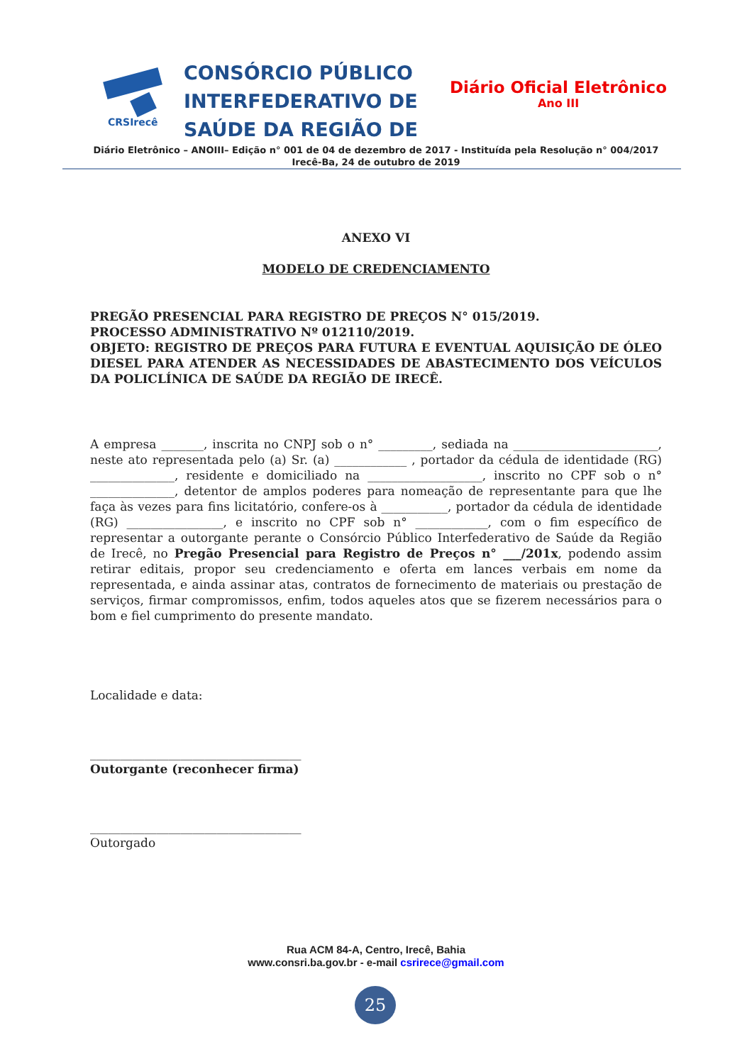CRSIrecê
CONSÓRCIO PÚBLICO
INTERFEDERATIVO DE
SAÚDE DA REGIÃO DE
Diário Oficial Eletrônico
Ano III
Diário Eletrônico – ANOIII– Edição n° 001 de 04 de dezembro de 2017 - Instituída pela Resolução n° 004/2017
Irecê-Ba, 24 de outubro de 2019
ANEXO VI
MODELO DE CREDENCIAMENTO
PREGÃO PRESENCIAL PARA REGISTRO DE PREÇOS N° 015/2019.
PROCESSO ADMINISTRATIVO Nº 012110/2019.
OBJETO: REGISTRO DE PREÇOS PARA FUTURA E EVENTUAL AQUISIÇÃO DE ÓLEO DIESEL PARA ATENDER AS NECESSIDADES DE ABASTECIMENTO DOS VEÍCULOS DA POLICLÍNICA DE SAÚDE DA REGIÃO DE IRECÊ.
A empresa _______, inscrita no CNPJ sob o n° _________, sediada na ________________________, neste ato representada pelo (a) Sr. (a) ____________ , portador da cédula de identidade (RG) ______________, residente e domiciliado na ___________________, inscrito no CPF sob o n° ______________, detentor de amplos poderes para nomeação de representante para que lhe faça às vezes para fins licitatório, confere-os à ___________, portador da cédula de identidade (RG) ________________, e inscrito no CPF sob n° ____________, com o fim específico de representar a outorgante perante o Consórcio Público Interfederativo de Saúde da Região de Irecê, no Pregão Presencial para Registro de Preços n° ___/201x, podendo assim retirar editais, propor seu credenciamento e oferta em lances verbais em nome da representada, e ainda assinar atas, contratos de fornecimento de materiais ou prestação de serviços, firmar compromissos, enfim, todos aqueles atos que se fizerem necessários para o bom e fiel cumprimento do presente mandato.
Localidade e data:
___________________________________
Outorgante (reconhecer firma)
___________________________________
Outorgado
Rua ACM 84-A, Centro, Irecê, Bahia
www.consri.ba.gov.br - e-mail csrirece@gmail.com
25